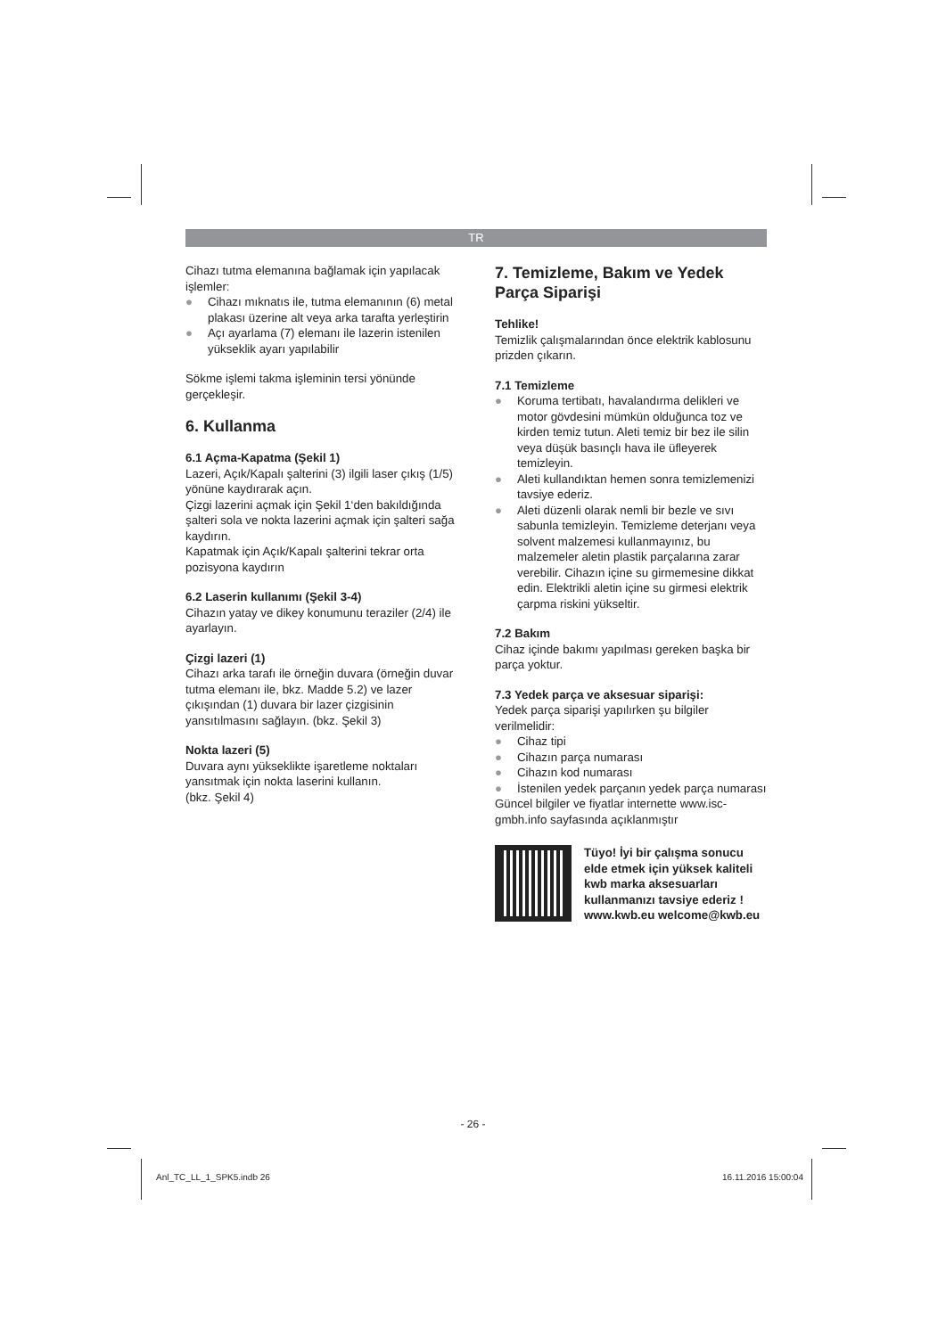TR
Cihazı tutma elemanına bağlamak için yapılacak işlemler:
● Cihazı mıknatıs ile, tutma elemanının (6) metal plakası üzerine alt veya arka tarafta yerleştirin
● Açı ayarlama (7) elemanı ile lazerin istenilen yükseklik ayarı yapılabilir
Sökme işlemi takma işleminin tersi yönünde gerçekleşir.
6. Kullanma
6.1 Açma-Kapatma (Şekil 1)
Lazeri, Açık/Kapalı şalterini (3) ilgili laser çıkış (1/5) yönüne kaydırarak açın.
Çizgi lazerini açmak için Şekil 1‘den bakıldığında şalteri sola ve nokta lazerini açmak için şalteri sağa kaydırın.
Kapatmak için Açık/Kapalı şalterini tekrar orta pozisyona kaydırın
6.2 Laserin kullanımı (Şekil 3-4)
Cihazın yatay ve dikey konumunu teraziler (2/4) ile ayarlayın.
Çizgi lazeri (1)
Cihazı arka tarafı ile örneğin duvara (örneğin duvar tutma elemanı ile, bkz. Madde 5.2) ve lazer çıkışından (1) duvara bir lazer çizgisinin yansıtılmasını sağlayın. (bkz. Şekil 3)
Nokta lazeri (5)
Duvara aynı yükseklikte işaretleme noktaları yansıtmak için nokta laserini kullanın.
(bkz. Şekil 4)
7. Temizleme, Bakım ve Yedek Parça Siparişi
Tehlike!
Temizlik çalışmalarından önce elektrik kablosunu prizden çıkarın.
7.1 Temizleme
● Koruma tertibatı, havalandırma delikleri ve motor gövdesini mümkün olduğunca toz ve kirden temiz tutun. Aleti temiz bir bez ile silin veya düşük basınçlı hava ile üfleyerek temizleyin.
● Aleti kullandıktan hemen sonra temizlemenizi tavsiye ederiz.
● Aleti düzenli olarak nemli bir bezle ve sıvı sabunla temizleyin. Temizleme deterjanı veya solvent malzemesi kullanmayınız, bu malzemeler aletin plastik parçalarına zarar verebilir. Cihazın içine su girmemesine dikkat edin. Elektrikli aletin içine su girmesi elektrik çarpma riskini yükseltir.
7.2 Bakım
Cihaz içinde bakımı yapılması gereken başka bir parça yoktur.
7.3 Yedek parça ve aksesuar siparişi:
Yedek parça siparişi yapılırken şu bilgiler verilmelidir:
● Cihaz tipi
● Cihazın parça numarası
● Cihazın kod numarası
● İstenilen yedek parçanın yedek parça numarası
Güncel bilgiler ve fiyatlar internette www.isc-gmbh.info sayfasında açıklanmıştır
Tüyo! İyi bir çalışma sonucu elde etmek için yüksek kaliteli kwb marka aksesuarları kullanmanızı tavsiye ederiz ! www.kwb.eu welcome@kwb.eu
- 26 -
Anl_TC_LL_1_SPK5.indb 26 16.11.2016 15:00:04